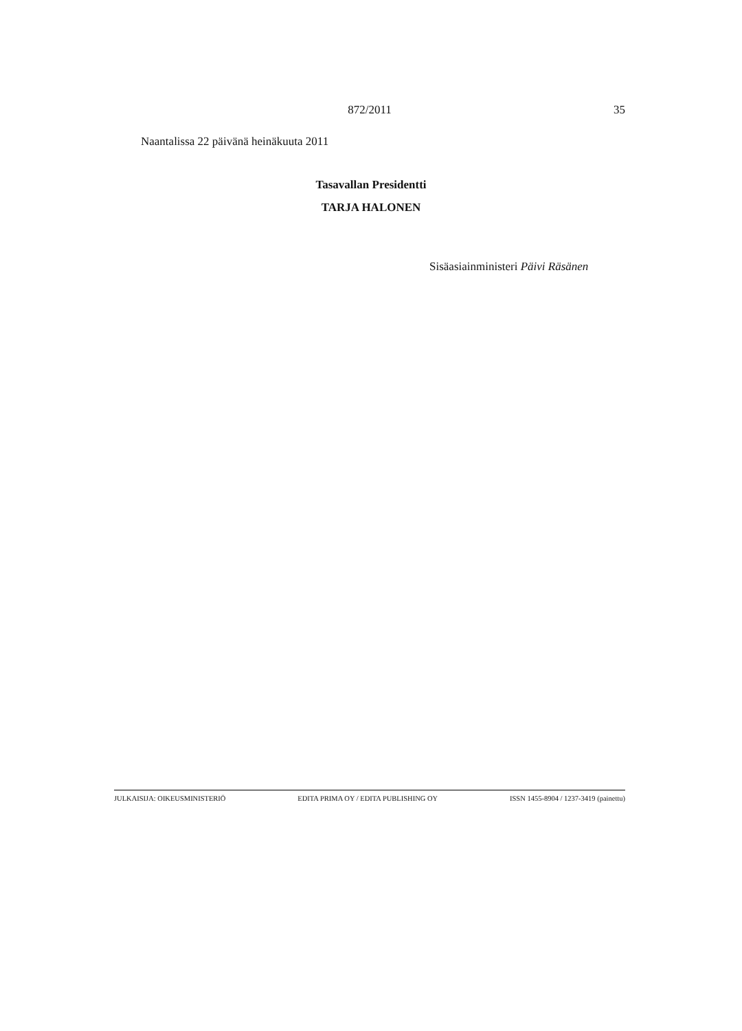872/2011
35
Naantalissa 22 päivänä heinäkuuta 2011
Tasavallan Presidentti
TARJA HALONEN
Sisäasiainministeri Päivi Räsänen
JULKAISIJA: OIKEUSMINISTERIÖ EDITA PRIMA OY / EDITA PUBLISHING OY ISSN 1455-8904 / 1237-3419 (painettu)